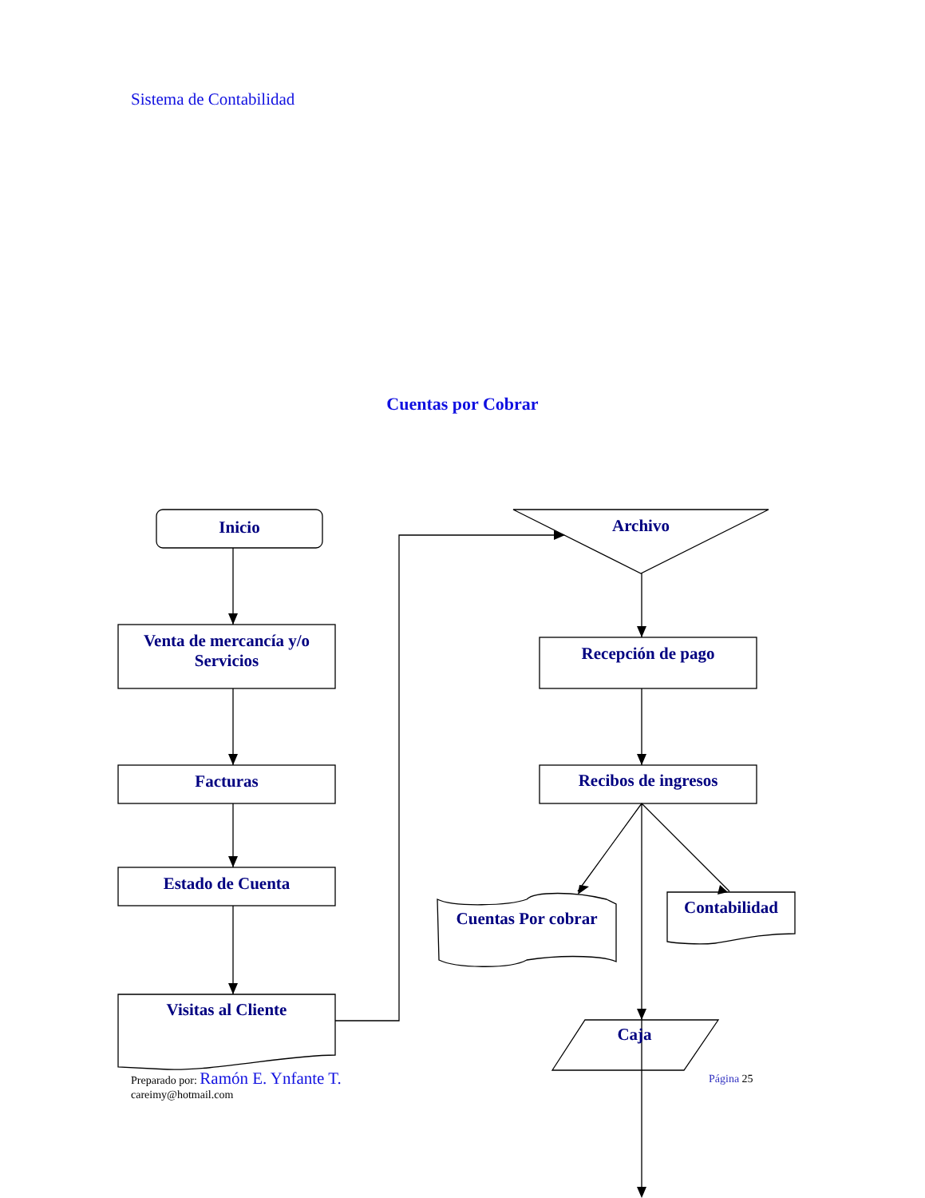Sistema de Contabilidad
Cuentas por Cobrar
Inicio
Venta de mercancía y/o Servicios
Facturas
Estado de Cuenta
Visitas al Cliente
Archivo
Recepción de pago
Recibos de ingresos
Cuentas Por cobrar
Contabilidad
Caja
Preparado por: Ramón E. Ynfante T.
careimy@hotmail.com
Página 25